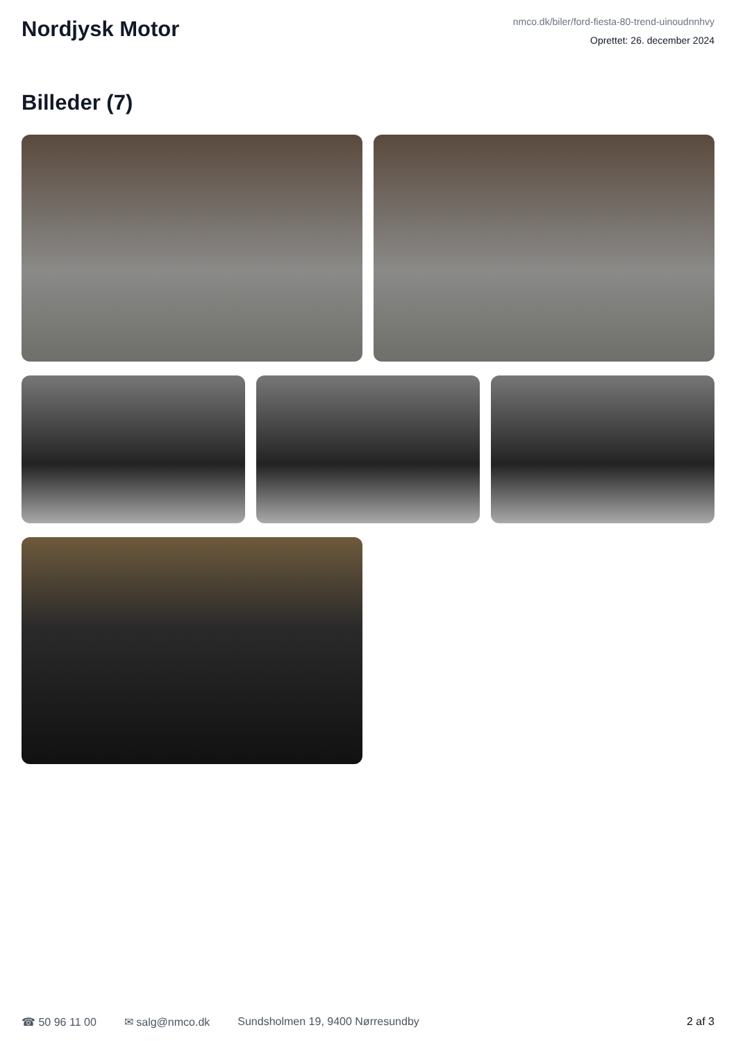Nordjysk Motor
nmco.dk/biler/ford-fiesta-80-trend-uinoudnnhvy
Oprettet: 26. december 2024
Billeder (7)
☎ 50 96 11 00 ✉ salg@nmco.dk Sundsholmen 19, 9400 Nørresundby 2 af 3